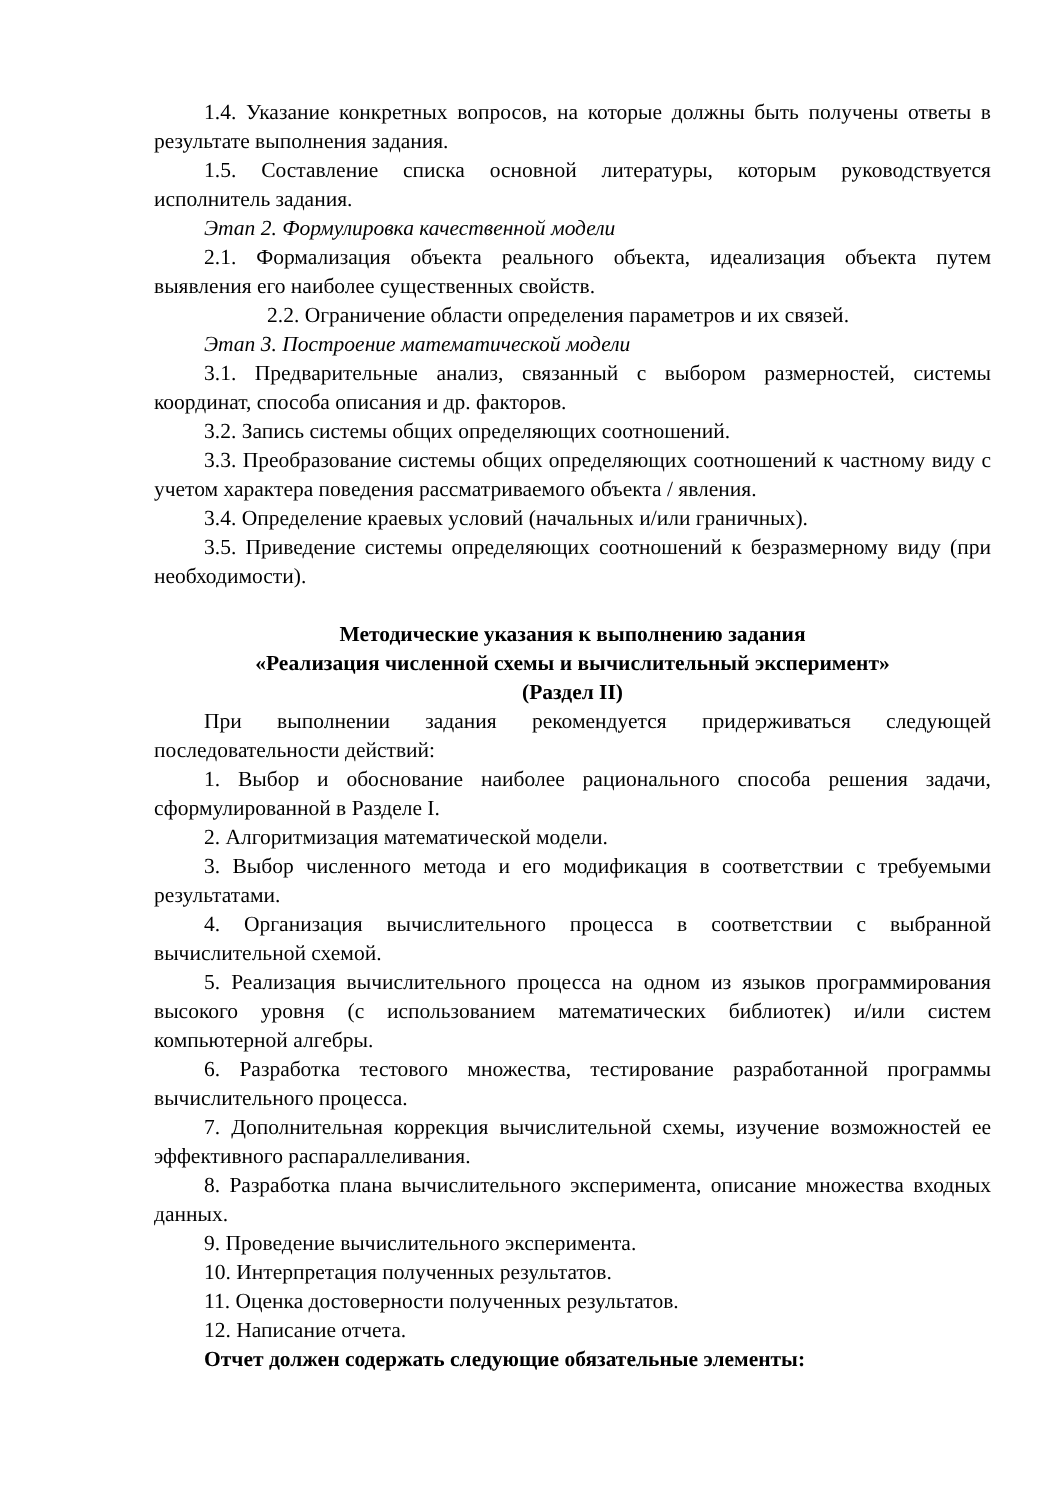1.4. Указание конкретных вопросов, на которые должны быть получены ответы в результате выполнения задания.
1.5. Составление списка основной литературы, которым руководствуется исполнитель задания.
Этап 2. Формулировка качественной модели
2.1. Формализация объекта реального объекта, идеализация объекта путем выявления его наиболее существенных свойств.
2.2. Ограничение области определения параметров и их связей.
Этап 3. Построение математической модели
3.1. Предварительные анализ, связанный с выбором размерностей, системы координат, способа описания и др. факторов.
3.2. Запись системы общих определяющих соотношений.
3.3. Преобразование системы общих определяющих соотношений к частному виду с учетом характера поведения рассматриваемого объекта / явления.
3.4. Определение краевых условий (начальных и/или граничных).
3.5. Приведение системы определяющих соотношений к безразмерному виду (при необходимости).
Методические указания к выполнению задания
«Реализация численной схемы и вычислительный эксперимент»
(Раздел II)
При выполнении задания рекомендуется придерживаться следующей последовательности действий:
1. Выбор и обоснование наиболее рационального способа решения задачи, сформулированной в Разделе I.
2. Алгоритмизация математической модели.
3. Выбор численного метода и его модификация в соответствии с требуемыми результатами.
4. Организация вычислительного процесса в соответствии с выбранной вычислительной схемой.
5. Реализация вычислительного процесса на одном из языков программирования высокого уровня (с использованием математических библиотек) и/или систем компьютерной алгебры.
6. Разработка тестового множества, тестирование разработанной программы вычислительного процесса.
7. Дополнительная коррекция вычислительной схемы, изучение возможностей ее эффективного распараллеливания.
8. Разработка плана вычислительного эксперимента, описание множества входных данных.
9. Проведение вычислительного эксперимента.
10. Интерпретация полученных результатов.
11. Оценка достоверности полученных результатов.
12. Написание отчета.
Отчет должен содержать следующие обязательные элементы: